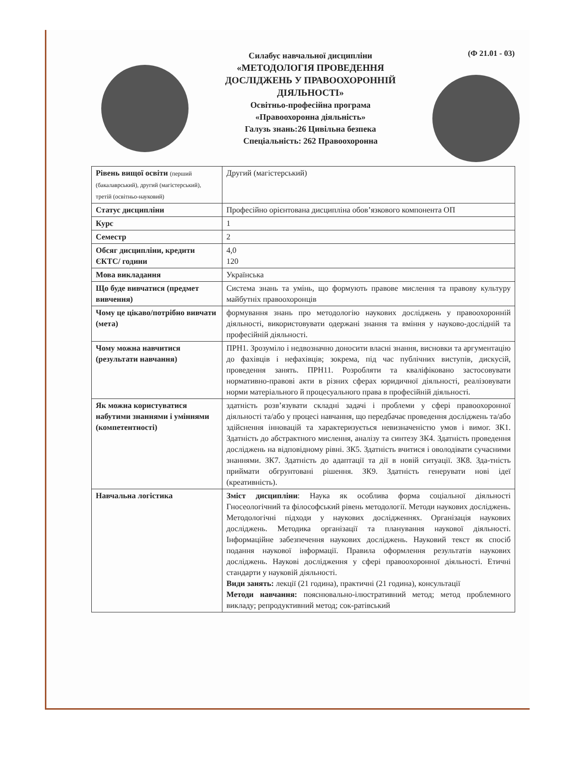(Ф 21.01 - 03)
Силабус навчальної дисципліни
«МЕТОДОЛОГІЯ ПРОВЕДЕННЯ ДОСЛІДЖЕНЬ У ПРАВООХОРОННІЙ ДІЯЛЬНОСТІ»
Освітньо-професійна програма
«Правоохоронна діяльність»
Галузь знань:26 Цивільна безпека
Спеціальність: 262 Правоохоронна
| Рівень вищої освіти (перший (бакалаврський), другий (магістерський), третій (освітньо-науковий) | Другий (магістерський) |
| Статус дисципліни | Професійно орієнтована дисципліна обов’язкового компонента ОП |
| Курс | 1 |
| Семестр | 2 |
| Обсяг дисципліни, кредити ЄКТС/ години | 4,0 120 |
| Мова викладання | Українська |
| Що буде вивчатися (предмет вивчення) | Система знань та умінь, що формують правове мислення та правову культуру майбутніх правоохоронців |
| Чому це цікаво/потрібно вивчати (мета) | формування знань про методологію наукових досліджень у правоохоронній діяльності, використовувати одержані знання та вміння у науково-дослідній та професійній діяльності. |
| Чому можна навчитися (результати навчання) | ПРН1. Зрозуміло і недвозначно доносити власні знання, висновки та аргументацію до фахівців і нефахівців; зокрема, під час публічних виступів, дискусій, проведення занять. ПРН11. Розробляти та кваліфіковано застосовувати нормативно-правові акти в різних сферах юридичної діяльності, реалізовувати норми матеріального й процесуального права в професійній діяльності. |
| Як можна користуватися набутими знаннями і уміннями (компетентності) | здатність розв’язувати складні задачі і проблеми у сфері правоохоронної діяльності та/або у процесі навчання, що передбачає проведення досліджень та/або здійснення інновацій та характеризується невизначеністю умов і вимог. ЗК1. Здатність до абстрактного мислення, аналізу та синтезу ЗК4. Здатність проведення досліджень на відповідному рівні. ЗК5. Здатність вчитися і оволодівати сучасними знаннями. ЗК7. Здатність до адаптації та дії в новій ситуації. ЗК8. Зда-тність приймати обгрунтовані рішення. ЗК9. Здатність генерувати нові ідеї (креативність). |
| Навчальна логістика | Зміст дисципліни : Наука як особлива форма соціальної діяльності Гносеологічний та філософський рівень методології. Методи наукових досліджень. Методологічні підходи у наукових дослідженнях. Організація наукових досліджень. Методика організації та планування наукової діяльності. Інформаційне забезпечення наукових досліджень. Науковий текст як спосіб подання наукової інформації. Правила оформлення результатів наукових досліджень. Наукові дослідження у сфері правоохоронної діяльності. Етичні стандарти у науковій діяльності. Види занять: лекції (21 година), практичні (21 година), консультації Методи навчання: пояснювально-ілюстративний метод; метод проблемного викладу; репродуктивний метод; сок-ратівський |